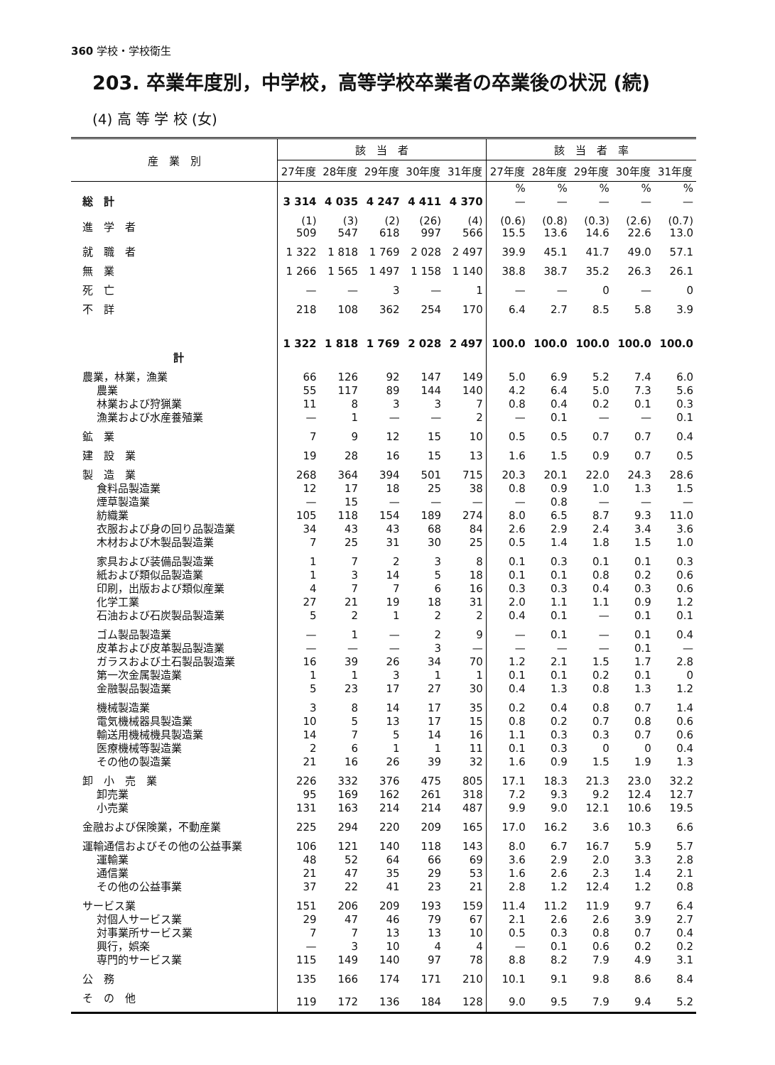360 学校・学校衛生
203. 卒業年度別，中学校，高等学校卒業者の卒業後の状況 (続)
(4) 高 等 学 校 (女)
| 産 業 別 | 該 当 者 | | | | | 該 当 者 率 | | | | |
| --- | --- | --- | --- | --- | --- | --- | --- | --- | --- | --- |
| | 27年度 | 28年度 | 29年度 | 30年度 | 31年度 | 27年度 | 28年度 | 29年度 | 30年度 | 31年度 |
| | | | | | | % | % | % | % | % |
| 総 計 | 3 314 | 4 035 | 4 247 | 4 411 | 4 370 | — | — | — | — | — |
| 進 学 者 | (1) 509 | (3) 547 | (2) 618 | (26) 997 | (4) 566 | (0.6) 15.5 | (0.8) 13.6 | (0.3) 14.6 | (2.6) 22.6 | (0.7) 13.0 |
| 就 職 者 | 1 322 | 1 818 | 1 769 | 2 028 | 2 497 | 39.9 | 45.1 | 41.7 | 49.0 | 57.1 |
| 無 業 | 1 266 | 1 565 | 1 497 | 1 158 | 1 140 | 38.8 | 38.7 | 35.2 | 26.3 | 26.1 |
| 死 亡 | — | — | 3 | — | 1 | — | — | 0 | — | 0 |
| 不 詳 | 218 | 108 | 362 | 254 | 170 | 6.4 | 2.7 | 8.5 | 5.8 | 3.9 |
| 計 | 1 322 | 1 818 | 1 769 | 2 028 | 2 497 | 100.0 | 100.0 | 100.0 | 100.0 | 100.0 |
| 農業，林業，漁業 | 66 | 126 | 92 | 147 | 149 | 5.0 | 6.9 | 5.2 | 7.4 | 6.0 |
| 農業 | 55 | 117 | 89 | 144 | 140 | 4.2 | 6.4 | 5.0 | 7.3 | 5.6 |
| 林業および狩猟業 | 11 | 8 | 3 | 3 | 7 | 0.8 | 0.4 | 0.2 | 0.1 | 0.3 |
| 漁業および水産養殖業 | — | 1 | — | — | 2 | — | 0.1 | — | — | 0.1 |
| 鉱 業 | 7 | 9 | 12 | 15 | 10 | 0.5 | 0.5 | 0.7 | 0.7 | 0.4 |
| 建 設 業 | 19 | 28 | 16 | 15 | 13 | 1.6 | 1.5 | 0.9 | 0.7 | 0.5 |
| 製 造 業 | 268 | 364 | 394 | 501 | 715 | 20.3 | 20.1 | 22.0 | 24.3 | 28.6 |
| 食料品製造業 | 12 | 17 | 18 | 25 | 38 | 0.8 | 0.9 | 1.0 | 1.3 | 1.5 |
| 煙草製造業 | — | 15 | — | — | — | — | 0.8 | — | — | — |
| 紡織業 | 105 | 118 | 154 | 189 | 274 | 8.0 | 6.5 | 8.7 | 9.3 | 11.0 |
| 衣服および身の回り品製造業 | 34 | 43 | 43 | 68 | 84 | 2.6 | 2.9 | 2.4 | 3.4 | 3.6 |
| 木材および木製品製造業 | 7 | 25 | 31 | 30 | 25 | 0.5 | 1.4 | 1.8 | 1.5 | 1.0 |
| 家具および装備品製造業 | 1 | 7 | 2 | 3 | 8 | 0.1 | 0.3 | 0.1 | 0.1 | 0.3 |
| 紙および類似品製造業 | 1 | 3 | 14 | 5 | 18 | 0.1 | 0.1 | 0.8 | 0.2 | 0.6 |
| 印刷，出版および類似産業 | 4 | 7 | 7 | 6 | 16 | 0.3 | 0.3 | 0.4 | 0.3 | 0.6 |
| 化学工業 | 27 | 21 | 19 | 18 | 31 | 2.0 | 1.1 | 1.1 | 0.9 | 1.2 |
| 石油および石炭製品製造業 | 5 | 2 | 1 | 2 | 2 | 0.4 | 0.1 | — | 0.1 | 0.1 |
| ゴム製品製造業 | — | 1 | — | 2 | 9 | — | 0.1 | — | 0.1 | 0.4 |
| 皮革および皮革製品製造業 | — | — | — | 3 | — | — | — | — | 0.1 | — |
| ガラスおよび土石製品製造業 | 16 | 39 | 26 | 34 | 70 | 1.2 | 2.1 | 1.5 | 1.7 | 2.8 |
| 第一次金属製造業 | 1 | 1 | 3 | 1 | 1 | 0.1 | 0.1 | 0.2 | 0.1 | 0 |
| 金融製品製造業 | 5 | 23 | 17 | 27 | 30 | 0.4 | 1.3 | 0.8 | 1.3 | 1.2 |
| 機械製造業 | 3 | 8 | 14 | 17 | 35 | 0.2 | 0.4 | 0.8 | 0.7 | 1.4 |
| 電気機械器具製造業 | 10 | 5 | 13 | 17 | 15 | 0.8 | 0.2 | 0.7 | 0.8 | 0.6 |
| 輸送用機械機具製造業 | 14 | 7 | 5 | 14 | 16 | 1.1 | 0.3 | 0.3 | 0.7 | 0.6 |
| 医療機械等製造業 | 2 | 6 | 1 | 1 | 11 | 0.1 | 0.3 | 0 | 0 | 0.4 |
| その他の製造業 | 21 | 16 | 26 | 39 | 32 | 1.6 | 0.9 | 1.5 | 1.9 | 1.3 |
| 卸 小 売 業 | 226 | 332 | 376 | 475 | 805 | 17.1 | 18.3 | 21.3 | 23.0 | 32.2 |
| 卸売業 | 95 | 169 | 162 | 261 | 318 | 7.2 | 9.3 | 9.2 | 12.4 | 12.7 |
| 小売業 | 131 | 163 | 214 | 214 | 487 | 9.9 | 9.0 | 12.1 | 10.6 | 19.5 |
| 金融および保険業，不動産業 | 225 | 294 | 220 | 209 | 165 | 17.0 | 16.2 | 3.6 | 10.3 | 6.6 |
| 運輸通信およびその他の公益事業 | 106 | 121 | 140 | 118 | 143 | 8.0 | 6.7 | 16.7 | 5.9 | 5.7 |
| 運輸業 | 48 | 52 | 64 | 66 | 69 | 3.6 | 2.9 | 2.0 | 3.3 | 2.8 |
| 通信業 | 21 | 47 | 35 | 29 | 53 | 1.6 | 2.6 | 2.3 | 1.4 | 2.1 |
| その他の公益事業 | 37 | 22 | 41 | 23 | 21 | 2.8 | 1.2 | 12.4 | 1.2 | 0.8 |
| サービス業 | 151 | 206 | 209 | 193 | 159 | 11.4 | 11.2 | 11.9 | 9.7 | 6.4 |
| 対個人サービス業 | 29 | 47 | 46 | 79 | 67 | 2.1 | 2.6 | 2.6 | 3.9 | 2.7 |
| 対事業所サービス業 | 7 | 7 | 13 | 13 | 10 | 0.5 | 0.3 | 0.8 | 0.7 | 0.4 |
| 興行，娯楽 | — | 3 | 10 | 4 | 4 | — | 0.1 | 0.6 | 0.2 | 0.2 |
| 専門的サービス業 | 115 | 149 | 140 | 97 | 78 | 8.8 | 8.2 | 7.9 | 4.9 | 3.1 |
| 公 務 | 135 | 166 | 174 | 171 | 210 | 10.1 | 9.1 | 9.8 | 8.6 | 8.4 |
| そ の 他 | 119 | 172 | 136 | 184 | 128 | 9.0 | 9.5 | 7.9 | 9.4 | 5.2 |